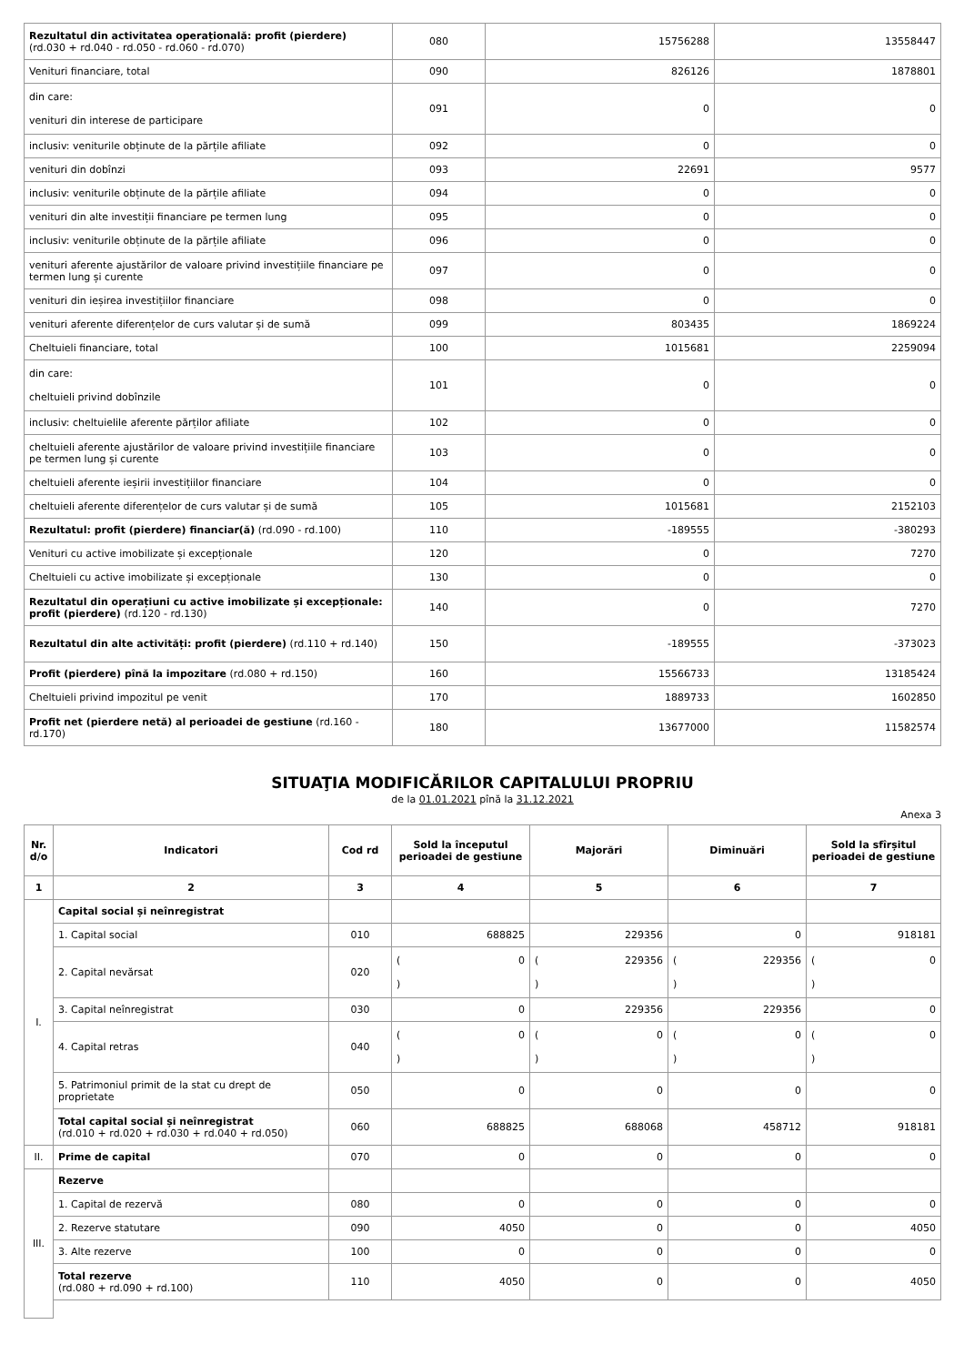| Rezultatul din activitatea operațională: profit (pierdere) (rd.030 + rd.040 - rd.050 - rd.060 - rd.070) | 080 | 15756288 | 13558447 |
| Venituri financiare, total | 090 | 826126 | 1878801 |
| din care: venituri din interese de participare | 091 | 0 | 0 |
| inclusiv: veniturile obținute de la părțile afiliate | 092 | 0 | 0 |
| venituri din dobînzi | 093 | 22691 | 9577 |
| inclusiv: veniturile obținute de la părțile afiliate | 094 | 0 | 0 |
| venituri din alte investiții financiare pe termen lung | 095 | 0 | 0 |
| inclusiv: veniturile obținute de la părțile afiliate | 096 | 0 | 0 |
| venituri aferente ajustărilor de valoare privind investițiile financiare pe termen lung și curente | 097 | 0 | 0 |
| venituri din ieșirea investițiilor financiare | 098 | 0 | 0 |
| venituri aferente diferențelor de curs valutar și de sumă | 099 | 803435 | 1869224 |
| Cheltuieli financiare, total | 100 | 1015681 | 2259094 |
| din care: cheltuieli privind dobînzile | 101 | 0 | 0 |
| inclusiv: cheltuielile aferente părților afiliate | 102 | 0 | 0 |
| cheltuieli aferente ajustărilor de valoare privind investițiile financiare pe termen lung și curente | 103 | 0 | 0 |
| cheltuieli aferente ieșirii investițiilor financiare | 104 | 0 | 0 |
| cheltuieli aferente diferențelor de curs valutar și de sumă | 105 | 1015681 | 2152103 |
| Rezultatul: profit (pierdere) financiar(ă) (rd.090 - rd.100) | 110 | -189555 | -380293 |
| Venituri cu active imobilizate și excepționale | 120 | 0 | 7270 |
| Cheltuieli cu active imobilizate și excepționale | 130 | 0 | 0 |
| Rezultatul din operațiuni cu active imobilizate și excepționale: profit (pierdere) (rd.120 - rd.130) | 140 | 0 | 7270 |
| Rezultatul din alte activități: profit (pierdere) (rd.110 + rd.140) | 150 | -189555 | -373023 |
| Profit (pierdere) pînă la impozitare (rd.080 + rd.150) | 160 | 15566733 | 13185424 |
| Cheltuieli privind impozitul pe venit | 170 | 1889733 | 1602850 |
| Profit net (pierdere netă) al perioadei de gestiune (rd.160 - rd.170) | 180 | 13677000 | 11582574 |
SITUAŢIA MODIFICĂRILOR CAPITALULUI PROPRIU
de la 01.01.2021 pînă la 31.12.2021
Anexa 3
| Nr. d/o | Indicatori | Cod rd | Sold la începutul perioadei de gestiune | Majorări | Diminuări | Sold la sfîrșitul perioadei de gestiune |
| --- | --- | --- | --- | --- | --- | --- |
| 1 | 2 | 3 | 4 | 5 | 6 | 7 |
| I. | Capital social și neînregistrat | | | | | |
| | 1. Capital social | 010 | 688825 | 229356 | 0 | 918181 |
| | 2. Capital nevărsat | 020 | ( 0 ) | ( 229356 ) | ( 229356 ) | ( 0 ) |
| | 3. Capital neînregistrat | 030 | 0 | 229356 | 229356 | 0 |
| | 4. Capital retras | 040 | ( 0 ) | ( 0 ) | ( 0 ) | ( 0 ) |
| | 5. Patrimoniul primit de la stat cu drept de proprietate | 050 | 0 | 0 | 0 | 0 |
| | Total capital social și neînregistrat (rd.010 + rd.020 + rd.030 + rd.040 + rd.050) | 060 | 688825 | 688068 | 458712 | 918181 |
| II. | Prime de capital | 070 | 0 | 0 | 0 | 0 |
| III. | Rezerve | | | | | |
| | 1. Capital de rezervă | 080 | 0 | 0 | 0 | 0 |
| | 2. Rezerve statutare | 090 | 4050 | 0 | 0 | 4050 |
| | 3. Alte rezerve | 100 | 0 | 0 | 0 | 0 |
| | Total rezerve (rd.080 + rd.090 + rd.100) | 110 | 4050 | 0 | 0 | 4050 |